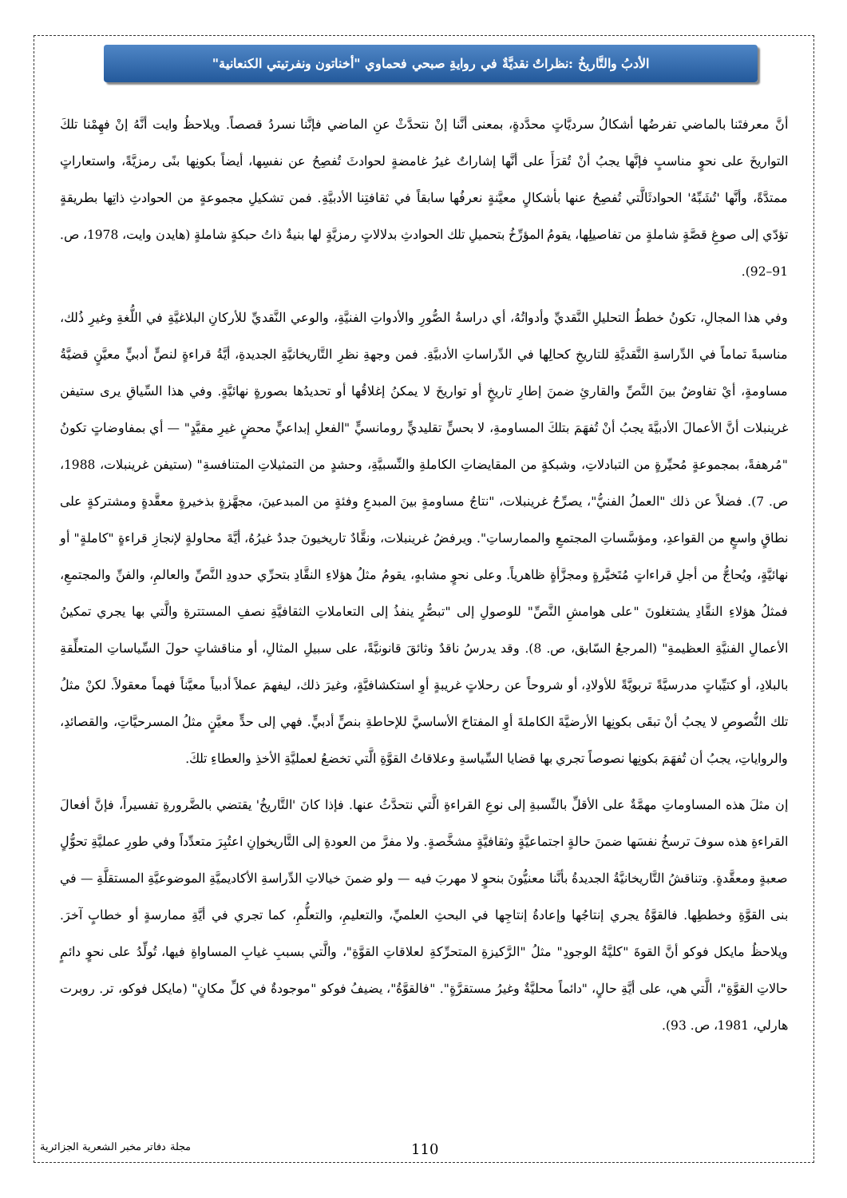الأدبُ والتَّاريخُ :نظراتٌ نقديَّةٌ في روايةِ صبحي فحماوي "أخناتون ونفرتيتي الكنعانية"
أنَّ معرفتَنا بالماضي تفرضُها أشكالُ سرديَّاتٍ محدَّدةٍ، بمعنى أنَّنا إنْ نتحدَّثْ عنِ الماضي فإنَّنا نسردُ قصصاً. ويلاحظُ وايت أنَّهُ إنْ فهِمْنا تلكَ التواريخَ على نحوٍ مناسبٍ فإنَّها يجبُ أنْ تُقرَأَ على أنَّها إشاراتٌ غيرُ غامضةٍ لحوادثَ تُفصِحُ عن نفسِها، أيضاً بكونِها بنًى رمزيَّةً، واستعاراتٍ ممتدَّةً، وأنَّها 'تُشَبِّهُ' الحوادثَالَّتي تُفصِحُ عنها بأشكالٍ معيَّنةٍ نعرفُها سابقاً في ثقافتِنا الأدبيَّةِ. فمن تشكيلِ مجموعةٍ من الحوادثِ ذاتِها بطريقةٍ تؤدّي إلى صوغِ قصَّةٍ شاملةٍ من تفاصيلِها، يقومُ المؤرِّخُ بتحميلِ تلك الحوادثِ بدلالاتٍ رمزيَّةٍ لها بنيةٌ ذاتُ حبكةٍ شاملةٍ (هايدن وايت، 1978، ص. 91–92).
وفي هذا المجالِ، تكونُ خططُ التحليلِ النَّقديِّ وأدواتُهُ، أي دراسةُ الصُّورِ والأدواتِ الفنيَّةِ، والوعي النَّقديِّ للأركانِ البلاغيَّةِ في اللُّغةِ وغيرِ ذُلك، مناسبةً تماماً في الدِّراسةِ النَّقديَّةِ للتاريخِ كحالِها في الدِّراساتِ الأدبيَّةِ. فمن وجهةِ نظرِ التَّاريخانيَّةِ الجديدةِ، أيَّةُ قراءةٍ لنصٍّ أدبيٍّ معيَّنٍ قضيَّةُ مساومةٍ، أيْ تفاوضٌ بينَ النَّصِّ والقارئِ ضمنَ إطارِ تاريخٍ أو تواريخَ لا يمكنُ إغلاقُها أو تحديدُها بصورةٍ نهائيَّةٍ. وفي هذا السِّياقِ يرى ستيفن غرينبلات أنَّ الأعمالَ الأدبيَّةَ يجبُ أنْ تُفهَمَ بتلكَ المساومةِ، لا بحسٍّ تقليديٍّ رومانسيٍّ "الفعلِ إبداعيٍّ محضٍ غيرِ مقيَّدٍ" — أي بمفاوضاتٍ تكونُ "مُرهفةً، بمجموعةٍ مُحيِّرةٍ من التبادلاتِ، وشبكةٍ من المقايضاتِ الكاملةِ والنِّسبيَّةِ، وحشدٍ من التمثيلاتِ المتنافسةِ" (ستيفن غرينبلات، 1988، ص. 7). فضلاً عن ذلك "العملُ الفنيُّ"، يصرِّحُ غرينبلات، "نتاجُ مساومةٍ بينَ المبدعِ وفئةٍ من المبدعينَ، مجهَّزةٍ بذخيرةٍ معقَّدةٍ ومشتركةٍ على نطاقٍ واسعٍ من القواعدِ، ومؤسَّساتِ المجتمعِ والممارساتِ". ويرفضُ غرينبلات، ونقَّادٌ تاريخيونَ جددٌ غيرُهُ، أيَّةَ محاولةٍ لإنجازِ قراءةٍ "كاملةٍ" أو نهائيَّةٍ، ويُحاجُّ من أجلِ قراءاتٍ مُتَخيَّرةٍ ومجزَّأةٍ ظاهرياً. وعلى نحوٍ مشابهٍ، يقومُ مثلُ هؤلاءِ النقَّادِ بتحرِّي حدودِ النَّصِّ والعالمِ، والفنِّ والمجتمعِ، فمثلُ هؤلاءِ النقَّادِ يشتغلونَ "على هوامشِ النَّصِّ" للوصولِ إلى "تبصُّرٍ ينفذُ إلى التعاملاتِ الثقافيَّةِ نصفِ المستترةِ والَّتي بها يجري تمكينُ الأعمالِ الفنيَّةِ العظيمةِ" (المرجعُ السّابق، ص. 8). وقد يدرسُ ناقدٌ وثائقَ قانونيَّةً، على سبيلِ المثالِ، أو مناقشاتٍ حولَ السِّياساتِ المتعلِّقةِ بالبلادِ، أو كتيِّباتٍ مدرسيَّةً تربويَّةً للأولادِ، أو شروحاً عن رحلاتٍ غريبةٍ أوِ استكشافيَّةٍ، وغيرَ ذلك، ليفهمَ عملاً أدبياً معيَّناً فهماً معقولاً. لكنْ مثلُ تلك النُّصوصِ لا يجبُ أنْ تبقَى بكونِها الأرضيَّةَ الكاملةَ أوِ المفتاحَ الأساسيَّ للإحاطةِ بنصٍّ أدبيٍّ. فهي إلى حدٍّ معيَّنٍ مثلُ المسرحيَّاتِ، والقصائدِ، والرواياتِ، يجبُ أن تُفهَمَ بكونِها نصوصاً تجري بها قضايا السِّياسةِ وعلاقاتُ القوَّةِ الَّتي تخضعُ لعمليَّةِ الأخذِ والعطاءِ تلكَ.
إن مثلَ هذه المساوماتِ مهمَّةٌ على الأقلِّ بالنِّسبةِ إلى نوعِ القراءةِ الَّتي نتحدَّثُ عنها. فإذا كانَ 'التَّاريخُ' يقتضي بالضَّرورةِ تفسيراً، فإنَّ أفعالَ القراءةِ هذه سوفَ ترسخُ نفسَها ضمنَ حالةٍ اجتماعيَّةٍ وثقافيَّةٍ مشخَّصةٍ. ولا مفرَّ من العودةِ إلى التَّاريخوإنِ اعتُبِرَ متعدِّداً وفي طورِ عمليَّةِ تحوُّلٍ صعبةٍ ومعقَّدةٍ. وتناقشُ التَّاريخانيَّةُ الجديدةُ بأنَّنا معنيُّونَ بنحوٍ لا مهربَ فيه — ولو ضمنَ خيالاتِ الدِّراسةِ الأكاديميَّةِ الموضوعيَّةِ المستقلَّةِ — في بنى القوَّةِ وخططِها. فالقوَّةُ يجري إنتاجُها وإعادةُ إنتاجِها في البحثِ العلميِّ، والتعليمِ، والتعلُّمِ، كما تجري في أيَّةِ ممارسةٍ أو خطابٍ آخرَ. ويلاحظُ مايكل فوكو أنَّ القوةَ "كليَّةُ الوجودِ" مثلُ "الرَّكيزةِ المتحرِّكةِ لعلاقاتِ القوَّةِ"، والَّتي بسببِ غيابِ المساواةِ فيها، تُولِّدُ على نحوٍ دائمٍ حالاتِ القوَّةِ"، الَّتي هي، على أيَّةِ حالٍ، "دائماً محليَّةٌ وغيرُ مستقرَّةٍ". "فالقوَّةُ"، يضيفُ فوكو "موجودةٌ في كلِّ مكانٍ" (مايكل فوكو، تر. روبرت هارلي، 1981، ص. 93).
مجلة دفاتر مخبر الشعرية الجزائرية 110